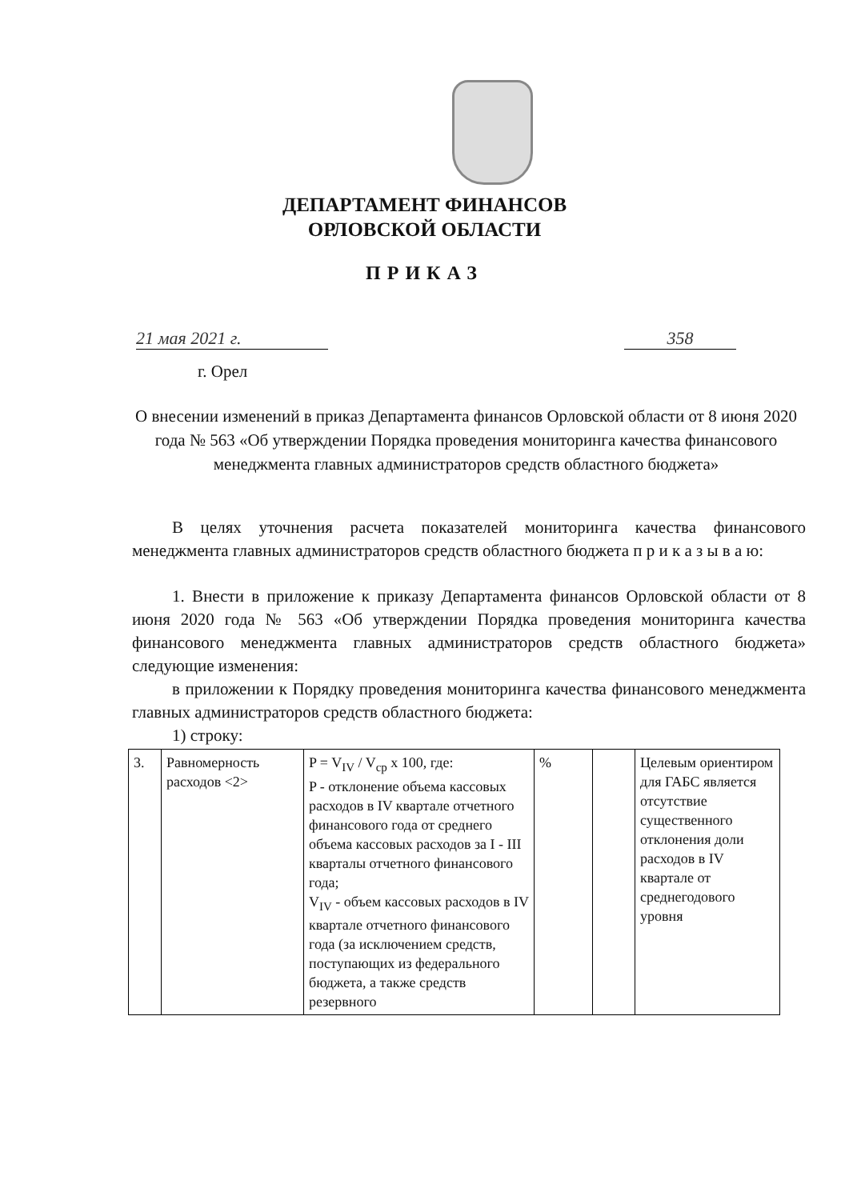ДЕПАРТАМЕНТ ФИНАНСОВ
ОРЛОВСКОЙ ОБЛАСТИ
ПРИКАЗ
21 мая 2021 г. 358
г. Орел
О внесении изменений в приказ Департамента финансов Орловской области от 8 июня 2020 года № 563 «Об утверждении Порядка проведения мониторинга качества финансового менеджмента главных администраторов средств областного бюджета»
В целях уточнения расчета показателей мониторинга качества финансового менеджмента главных администраторов средств областного бюджета п р и к а з ы в а ю:
1. Внести в приложение к приказу Департамента финансов Орловской области от 8 июня 2020 года № 563 «Об утверждении Порядка проведения мониторинга качества финансового менеджмента главных администраторов средств областного бюджета» следующие изменения:
в приложении к Порядку проведения мониторинга качества финансового менеджмента главных администраторов средств областного бюджета:
1) строку:
| 3. | Равномерность расходов <2> | P = V<sub>IV</sub> / V<sub>cp</sub> x 100, где: P - отклонение объема кассовых расходов в IV квартале отчетного финансового года от среднего объема кассовых расходов за I - III кварталы отчетного финансового года; V<sub>IV</sub> - объем кассовых расходов в IV квартале отчетного финансового года (за исключением средств, поступающих из федерального бюджета, а также средств резервного | % | | Целевым ориентиром для ГАБС является отсутствие существенного отклонения доли расходов в IV квартале от среднегодового уровня |